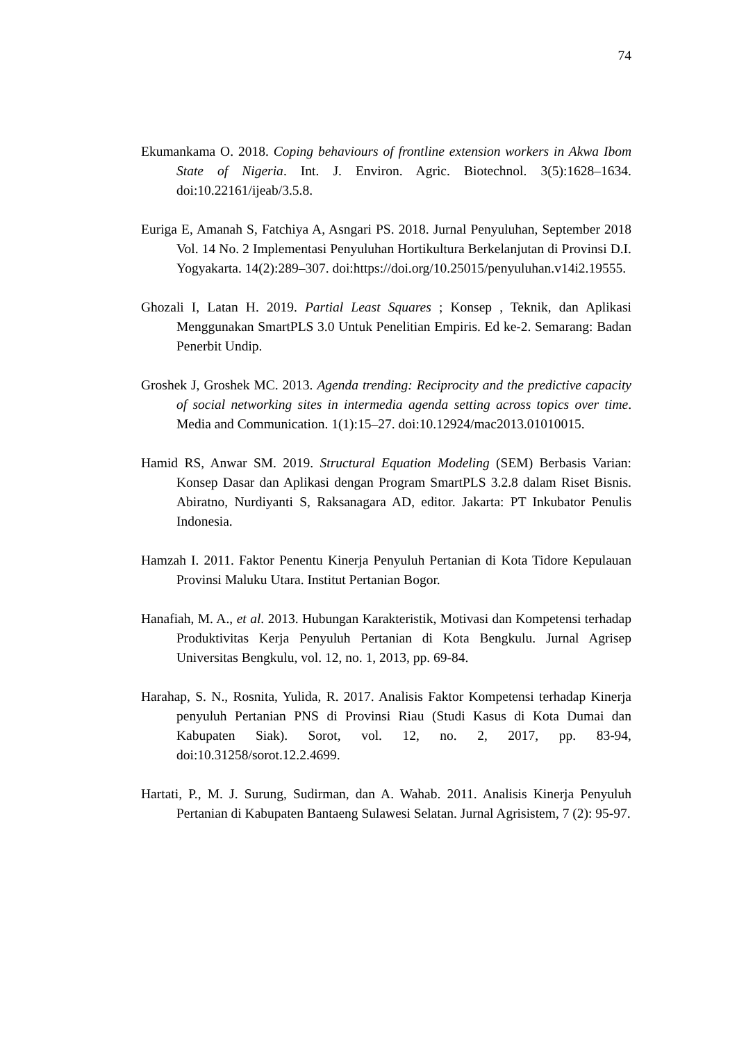74
Ekumankama O. 2018. Coping behaviours of frontline extension workers in Akwa Ibom State of Nigeria. Int. J. Environ. Agric. Biotechnol. 3(5):1628–1634. doi:10.22161/ijeab/3.5.8.
Euriga E, Amanah S, Fatchiya A, Asngari PS. 2018. Jurnal Penyuluhan, September 2018 Vol. 14 No. 2 Implementasi Penyuluhan Hortikultura Berkelanjutan di Provinsi D.I. Yogyakarta. 14(2):289–307. doi:https://doi.org/10.25015/penyuluhan.v14i2.19555.
Ghozali I, Latan H. 2019. Partial Least Squares ; Konsep , Teknik, dan Aplikasi Menggunakan SmartPLS 3.0 Untuk Penelitian Empiris. Ed ke-2. Semarang: Badan Penerbit Undip.
Groshek J, Groshek MC. 2013. Agenda trending: Reciprocity and the predictive capacity of social networking sites in intermedia agenda setting across topics over time. Media and Communication. 1(1):15–27. doi:10.12924/mac2013.01010015.
Hamid RS, Anwar SM. 2019. Structural Equation Modeling (SEM) Berbasis Varian: Konsep Dasar dan Aplikasi dengan Program SmartPLS 3.2.8 dalam Riset Bisnis. Abiratno, Nurdiyanti S, Raksanagara AD, editor. Jakarta: PT Inkubator Penulis Indonesia.
Hamzah I. 2011. Faktor Penentu Kinerja Penyuluh Pertanian di Kota Tidore Kepulauan Provinsi Maluku Utara. Institut Pertanian Bogor.
Hanafiah, M. A., et al. 2013. Hubungan Karakteristik, Motivasi dan Kompetensi terhadap Produktivitas Kerja Penyuluh Pertanian di Kota Bengkulu. Jurnal Agrisep Universitas Bengkulu, vol. 12, no. 1, 2013, pp. 69-84.
Harahap, S. N., Rosnita, Yulida, R. 2017. Analisis Faktor Kompetensi terhadap Kinerja penyuluh Pertanian PNS di Provinsi Riau (Studi Kasus di Kota Dumai dan Kabupaten Siak). Sorot, vol. 12, no. 2, 2017, pp. 83-94, doi:10.31258/sorot.12.2.4699.
Hartati, P., M. J. Surung, Sudirman, dan A. Wahab. 2011. Analisis Kinerja Penyuluh Pertanian di Kabupaten Bantaeng Sulawesi Selatan. Jurnal Agrisistem, 7 (2): 95-97.